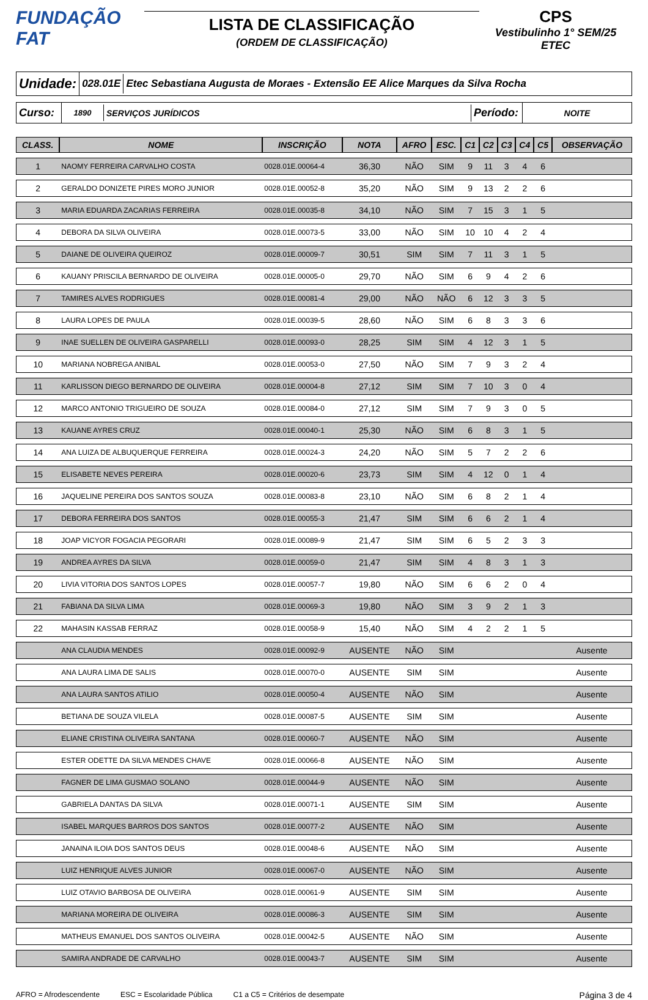FUNDAÇÃO FAT
LISTA DE CLASSIFICAÇÃO
(ORDEM DE CLASSIFICAÇÃO)
CPS
Vestibulinho 1° SEM/25
ETEC
Unidade:
028.01E
Etec Sebastiana Augusta de Moraes - Extensão EE Alice Marques da Silva Rocha
Curso:
1890 SERVIÇOS JURÍDICOS
Período:
NOITE
| CLASS. | NOME | INSCRIÇÃO | NOTA | AFRO | ESC. | C1 | C2 | C3 | C4 | C5 | OBSERVAÇÃO |
| --- | --- | --- | --- | --- | --- | --- | --- | --- | --- | --- | --- |
| 1 | NAOMY FERREIRA CARVALHO COSTA | 0028.01E.00064-4 | 36,30 | NÃO | SIM | 9 | 11 | 3 | 4 | 6 | |
| 2 | GERALDO DONIZETE PIRES MORO JUNIOR | 0028.01E.00052-8 | 35,20 | NÃO | SIM | 9 | 13 | 2 | 2 | 6 | |
| 3 | MARIA EDUARDA ZACARIAS FERREIRA | 0028.01E.00035-8 | 34,10 | NÃO | SIM | 7 | 15 | 3 | 1 | 5 | |
| 4 | DEBORA DA SILVA OLIVEIRA | 0028.01E.00073-5 | 33,00 | NÃO | SIM | 10 | 10 | 4 | 2 | 4 | |
| 5 | DAIANE DE OLIVEIRA QUEIROZ | 0028.01E.00009-7 | 30,51 | SIM | SIM | 7 | 11 | 3 | 1 | 5 | |
| 6 | KAUANY PRISCILA BERNARDO DE OLIVEIRA | 0028.01E.00005-0 | 29,70 | NÃO | SIM | 6 | 9 | 4 | 2 | 6 | |
| 7 | TAMIRES ALVES RODRIGUES | 0028.01E.00081-4 | 29,00 | NÃO | NÃO | 6 | 12 | 3 | 3 | 5 | |
| 8 | LAURA LOPES DE PAULA | 0028.01E.00039-5 | 28,60 | NÃO | SIM | 6 | 8 | 3 | 3 | 6 | |
| 9 | INAE SUELLEN DE OLIVEIRA GASPARELLI | 0028.01E.00093-0 | 28,25 | SIM | SIM | 4 | 12 | 3 | 1 | 5 | |
| 10 | MARIANA NOBREGA ANIBAL | 0028.01E.00053-0 | 27,50 | NÃO | SIM | 7 | 9 | 3 | 2 | 4 | |
| 11 | KARLISSON DIEGO BERNARDO DE OLIVEIRA | 0028.01E.00004-8 | 27,12 | SIM | SIM | 7 | 10 | 3 | 0 | 4 | |
| 12 | MARCO ANTONIO TRIGUEIRO DE SOUZA | 0028.01E.00084-0 | 27,12 | SIM | SIM | 7 | 9 | 3 | 0 | 5 | |
| 13 | KAUANE AYRES CRUZ | 0028.01E.00040-1 | 25,30 | NÃO | SIM | 6 | 8 | 3 | 1 | 5 | |
| 14 | ANA LUIZA DE ALBUQUERQUE FERREIRA | 0028.01E.00024-3 | 24,20 | NÃO | SIM | 5 | 7 | 2 | 2 | 6 | |
| 15 | ELISABETE NEVES PEREIRA | 0028.01E.00020-6 | 23,73 | SIM | SIM | 4 | 12 | 0 | 1 | 4 | |
| 16 | JAQUELINE PEREIRA DOS SANTOS SOUZA | 0028.01E.00083-8 | 23,10 | NÃO | SIM | 6 | 8 | 2 | 1 | 4 | |
| 17 | DEBORA FERREIRA DOS SANTOS | 0028.01E.00055-3 | 21,47 | SIM | SIM | 6 | 6 | 2 | 1 | 4 | |
| 18 | JOAP VICYOR FOGACIA PEGORARI | 0028.01E.00089-9 | 21,47 | SIM | SIM | 6 | 5 | 2 | 3 | 3 | |
| 19 | ANDREA AYRES DA SILVA | 0028.01E.00059-0 | 21,47 | SIM | SIM | 4 | 8 | 3 | 1 | 3 | |
| 20 | LIVIA VITORIA DOS SANTOS LOPES | 0028.01E.00057-7 | 19,80 | NÃO | SIM | 6 | 6 | 2 | 0 | 4 | |
| 21 | FABIANA DA SILVA LIMA | 0028.01E.00069-3 | 19,80 | NÃO | SIM | 3 | 9 | 2 | 1 | 3 | |
| 22 | MAHASIN KASSAB FERRAZ | 0028.01E.00058-9 | 15,40 | NÃO | SIM | 4 | 2 | 2 | 1 | 5 | |
| | ANA CLAUDIA MENDES | 0028.01E.00092-9 | AUSENTE | NÃO | SIM | | | | | | Ausente |
| | ANA LAURA LIMA DE SALIS | 0028.01E.00070-0 | AUSENTE | SIM | SIM | | | | | | Ausente |
| | ANA LAURA SANTOS ATILIO | 0028.01E.00050-4 | AUSENTE | NÃO | SIM | | | | | | Ausente |
| | BETIANA DE SOUZA VILELA | 0028.01E.00087-5 | AUSENTE | SIM | SIM | | | | | | Ausente |
| | ELIANE CRISTINA OLIVEIRA SANTANA | 0028.01E.00060-7 | AUSENTE | NÃO | SIM | | | | | | Ausente |
| | ESTER ODETTE DA SILVA MENDES CHAVE | 0028.01E.00066-8 | AUSENTE | NÃO | SIM | | | | | | Ausente |
| | FAGNER DE LIMA GUSMAO SOLANO | 0028.01E.00044-9 | AUSENTE | NÃO | SIM | | | | | | Ausente |
| | GABRIELA DANTAS DA SILVA | 0028.01E.00071-1 | AUSENTE | SIM | SIM | | | | | | Ausente |
| | ISABEL MARQUES BARROS DOS SANTOS | 0028.01E.00077-2 | AUSENTE | NÃO | SIM | | | | | | Ausente |
| | JANAINA ILOIA DOS SANTOS DEUS | 0028.01E.00048-6 | AUSENTE | NÃO | SIM | | | | | | Ausente |
| | LUIZ HENRIQUE ALVES JUNIOR | 0028.01E.00067-0 | AUSENTE | NÃO | SIM | | | | | | Ausente |
| | LUIZ OTAVIO BARBOSA DE OLIVEIRA | 0028.01E.00061-9 | AUSENTE | SIM | SIM | | | | | | Ausente |
| | MARIANA MOREIRA DE OLIVEIRA | 0028.01E.00086-3 | AUSENTE | SIM | SIM | | | | | | Ausente |
| | MATHEUS EMANUEL DOS SANTOS OLIVEIRA | 0028.01E.00042-5 | AUSENTE | NÃO | SIM | | | | | | Ausente |
| | SAMIRA ANDRADE DE CARVALHO | 0028.01E.00043-7 | AUSENTE | SIM | SIM | | | | | | Ausente |
AFRO = Afrodescendente ESC = Escolaridade Pública C1 a C5 = Critérios de desempate Página 3 de 4